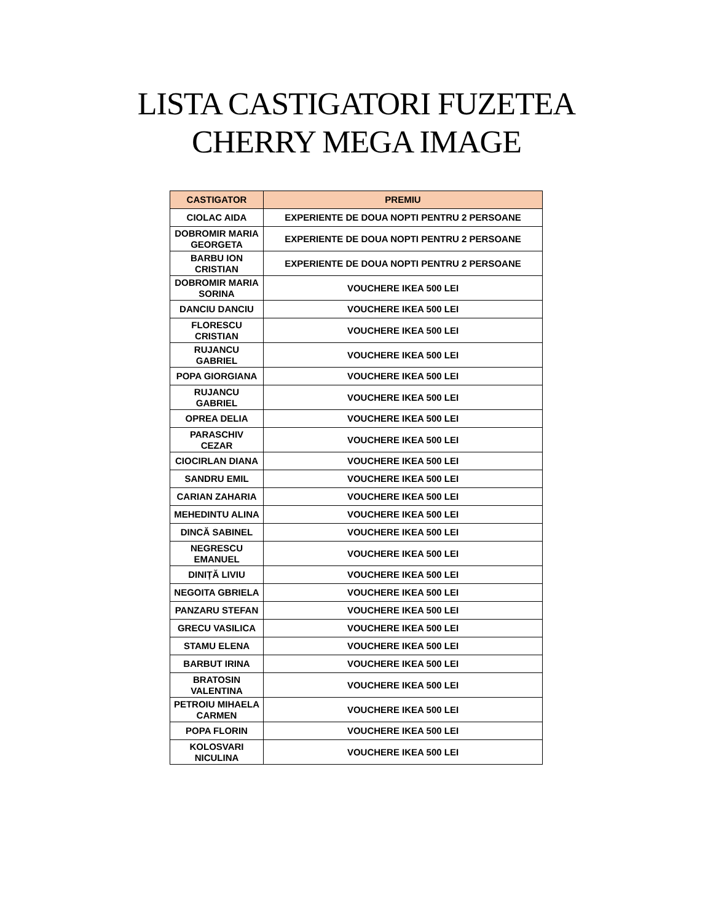LISTA CASTIGATORI FUZETEA
CHERRY MEGA IMAGE
| CASTIGATOR | PREMIU |
| --- | --- |
| CIOLAC AIDA | EXPERIENTE DE DOUA NOPTI PENTRU 2 PERSOANE |
| DOBROMIR MARIA GEORGETA | EXPERIENTE DE DOUA NOPTI PENTRU 2 PERSOANE |
| BARBU ION CRISTIAN | EXPERIENTE DE DOUA NOPTI PENTRU 2 PERSOANE |
| DOBROMIR MARIA SORINA | VOUCHERE IKEA 500 LEI |
| DANCIU DANCIU | VOUCHERE IKEA 500 LEI |
| FLORESCU CRISTIAN | VOUCHERE IKEA 500 LEI |
| RUJANCU GABRIEL | VOUCHERE IKEA 500 LEI |
| POPA GIORGIANA | VOUCHERE IKEA 500 LEI |
| RUJANCU GABRIEL | VOUCHERE IKEA 500 LEI |
| OPREA DELIA | VOUCHERE IKEA 500 LEI |
| PARASCHIV CEZAR | VOUCHERE IKEA 500 LEI |
| CIOCIRLAN DIANA | VOUCHERE IKEA 500 LEI |
| SANDRU EMIL | VOUCHERE IKEA 500 LEI |
| CARIAN ZAHARIA | VOUCHERE IKEA 500 LEI |
| MEHEDINTU ALINA | VOUCHERE IKEA 500 LEI |
| DINCĂ SABINEL | VOUCHERE IKEA 500 LEI |
| NEGRESCU EMANUEL | VOUCHERE IKEA 500 LEI |
| DINIȚĂ LIVIU | VOUCHERE IKEA 500 LEI |
| NEGOITA GBRIELA | VOUCHERE IKEA 500 LEI |
| PANZARU STEFAN | VOUCHERE IKEA 500 LEI |
| GRECU VASILICA | VOUCHERE IKEA 500 LEI |
| STAMU ELENA | VOUCHERE IKEA 500 LEI |
| BARBUT IRINA | VOUCHERE IKEA 500 LEI |
| BRATOSIN VALENTINA | VOUCHERE IKEA 500 LEI |
| PETROIU MIHAELA CARMEN | VOUCHERE IKEA 500 LEI |
| POPA FLORIN | VOUCHERE IKEA 500 LEI |
| KOLOSVARI NICULINA | VOUCHERE IKEA 500 LEI |